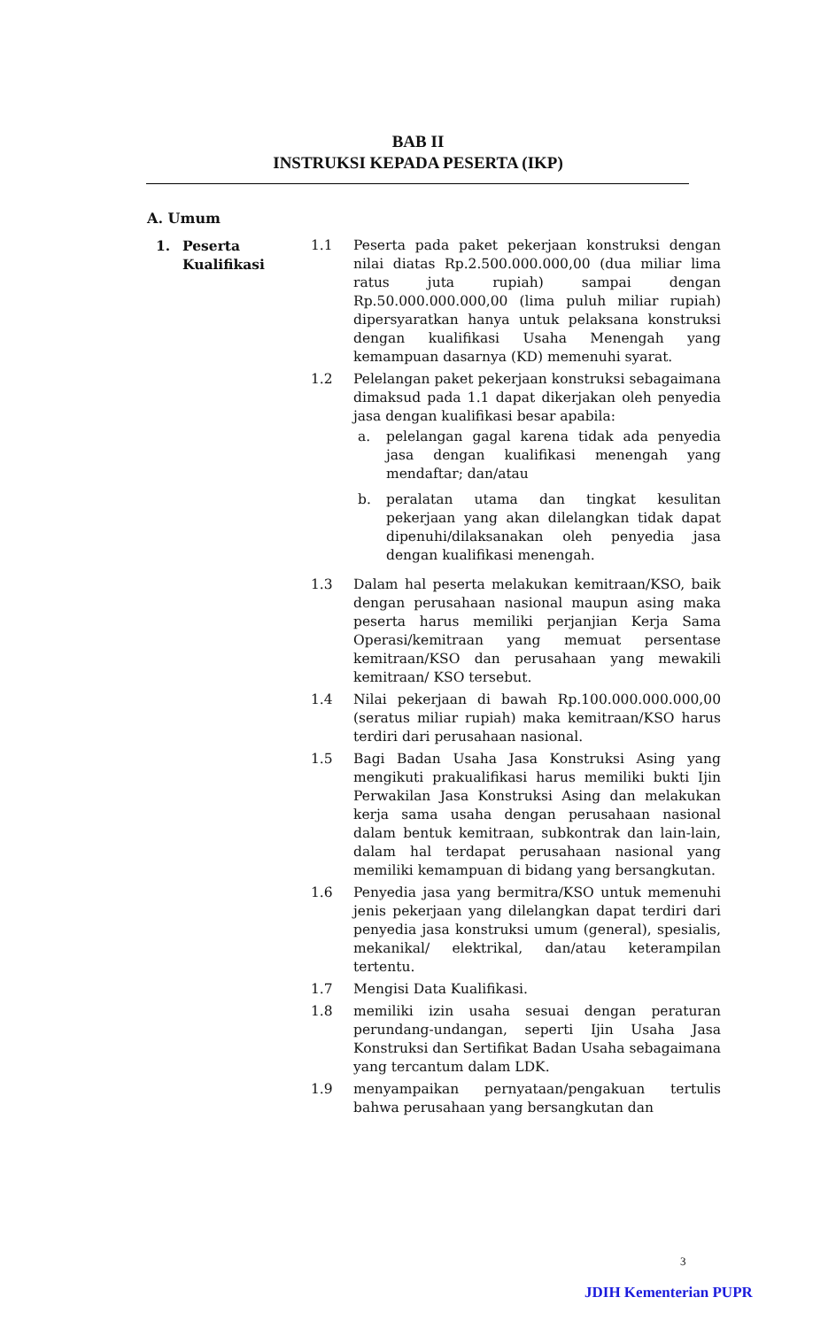BAB II
INSTRUKSI KEPADA PESERTA (IKP)
A. Umum
1. Peserta
Kualifikasi
1.1 Peserta pada paket pekerjaan konstruksi dengan nilai diatas Rp.2.500.000.000,00 (dua miliar lima ratus juta rupiah) sampai dengan Rp.50.000.000.000,00 (lima puluh miliar rupiah) dipersyaratkan hanya untuk pelaksana konstruksi dengan kualifikasi Usaha Menengah yang kemampuan dasarnya (KD) memenuhi syarat.
1.2 Pelelangan paket pekerjaan konstruksi sebagaimana dimaksud pada 1.1 dapat dikerjakan oleh penyedia jasa dengan kualifikasi besar apabila:
a. pelelangan gagal karena tidak ada penyedia jasa dengan kualifikasi menengah yang mendaftar; dan/atau
b. peralatan utama dan tingkat kesulitan pekerjaan yang akan dilelangkan tidak dapat dipenuhi/dilaksanakan oleh penyedia jasa dengan kualifikasi menengah.
1.3 Dalam hal peserta melakukan kemitraan/KSO, baik dengan perusahaan nasional maupun asing maka peserta harus memiliki perjanjian Kerja Sama Operasi/kemitraan yang memuat persentase kemitraan/KSO dan perusahaan yang mewakili kemitraan/ KSO tersebut.
1.4 Nilai pekerjaan di bawah Rp.100.000.000.000,00 (seratus miliar rupiah) maka kemitraan/KSO harus terdiri dari perusahaan nasional.
1.5 Bagi Badan Usaha Jasa Konstruksi Asing yang mengikuti prakualifikasi harus memiliki bukti Ijin Perwakilan Jasa Konstruksi Asing dan melakukan kerja sama usaha dengan perusahaan nasional dalam bentuk kemitraan, subkontrak dan lain-lain, dalam hal terdapat perusahaan nasional yang memiliki kemampuan di bidang yang bersangkutan.
1.6 Penyedia jasa yang bermitra/KSO untuk memenuhi jenis pekerjaan yang dilelangkan dapat terdiri dari penyedia jasa konstruksi umum (general), spesialis, mekanikal/ elektrikal, dan/atau keterampilan tertentu.
1.7 Mengisi Data Kualifikasi.
1.8 memiliki izin usaha sesuai dengan peraturan perundang-undangan, seperti Ijin Usaha Jasa Konstruksi dan Sertifikat Badan Usaha sebagaimana yang tercantum dalam LDK.
1.9 menyampaikan pernyataan/pengakuan tertulis bahwa perusahaan yang bersangkutan dan
3
JDIH Kementerian PUPR